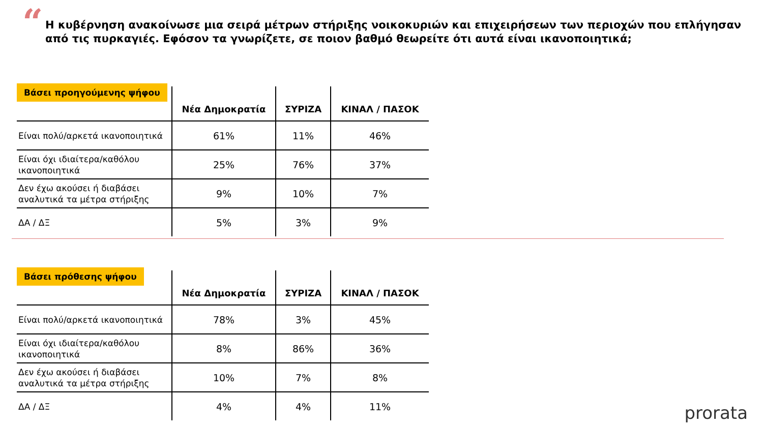“
Η κυβέρνηση ανακοίνωσε μια σειρά μέτρων στήριξης νοικοκυριών και επιχειρήσεων των περιοχών που επλήγησαν από τις πυρκαγιές. Εφόσον τα γνωρίζετε, σε ποιον βαθμό θεωρείτε ότι αυτά είναι ικανοποιητικά;
| Βάσει προηγούμενης ψήφου | Νέα Δημοκρατία | ΣΥΡΙΖΑ | ΚΙΝΑΛ / ΠΑΣΟΚ |
| --- | --- | --- | --- |
| Είναι πολύ/αρκετά ικανοποιητικά | 61% | 11% | 46% |
| Είναι όχι ιδιαίτερα/καθόλου ικανοποιητικά | 25% | 76% | 37% |
| Δεν έχω ακούσει ή διαβάσει αναλυτικά τα μέτρα στήριξης | 9% | 10% | 7% |
| ΔΑ / ΔΞ | 5% | 3% | 9% |
| Βάσει πρόθεσης ψήφου | Νέα Δημοκρατία | ΣΥΡΙΖΑ | ΚΙΝΑΛ / ΠΑΣΟΚ |
| --- | --- | --- | --- |
| Είναι πολύ/αρκετά ικανοποιητικά | 78% | 3% | 45% |
| Είναι όχι ιδιαίτερα/καθόλου ικανοποιητικά | 8% | 86% | 36% |
| Δεν έχω ακούσει ή διαβάσει αναλυτικά τα μέτρα στήριξης | 10% | 7% | 8% |
| ΔΑ / ΔΞ | 4% | 4% | 11% |
prorata